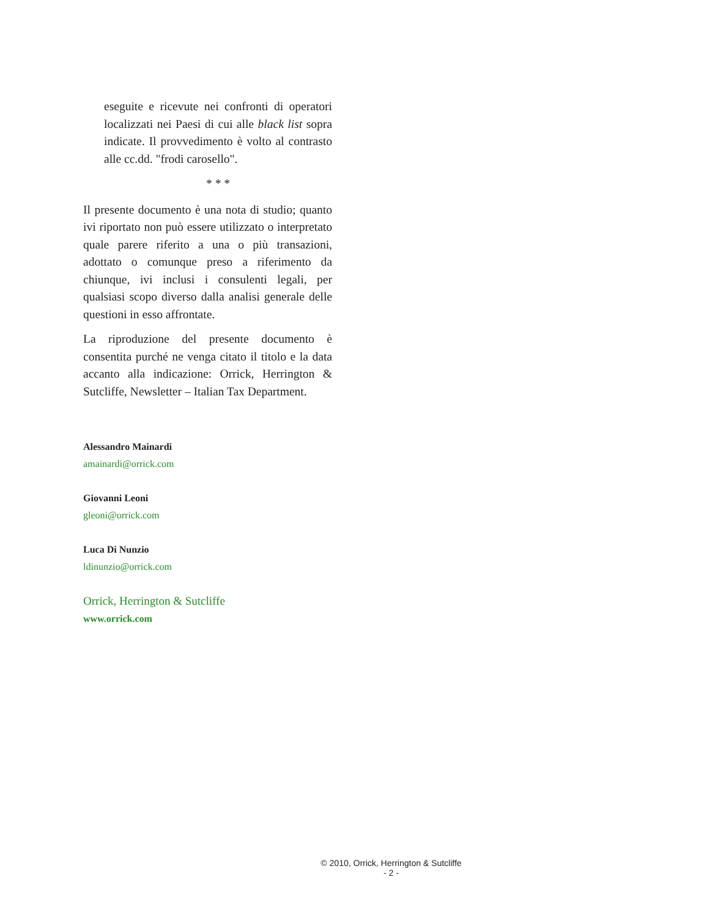eseguite e ricevute nei confronti di operatori localizzati nei Paesi di cui alle black list sopra indicate. Il provvedimento è volto al contrasto alle cc.dd. "frodi carosello".
* * *
Il presente documento è una nota di studio; quanto ivi riportato non può essere utilizzato o interpretato quale parere riferito a una o più transazioni, adottato o comunque preso a riferimento da chiunque, ivi inclusi i consulenti legali, per qualsiasi scopo diverso dalla analisi generale delle questioni in esso affrontate.
La riproduzione del presente documento è consentita purché ne venga citato il titolo e la data accanto alla indicazione: Orrick, Herrington & Sutcliffe, Newsletter – Italian Tax Department.
Alessandro Mainardi
amainardi@orrick.com
Giovanni Leoni
gleoni@orrick.com
Luca Di Nunzio
ldinunzio@orrick.com
Orrick, Herrington & Sutcliffe
www.orrick.com
© 2010, Orrick, Herrington & Sutcliffe
- 2 -